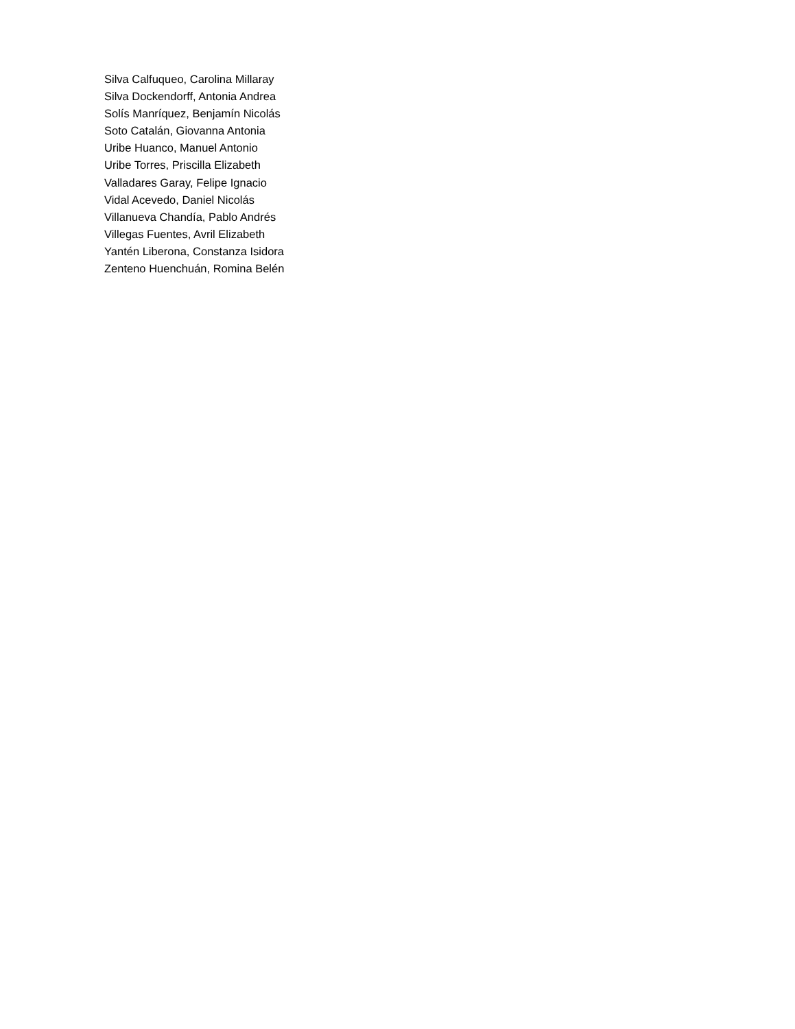Silva Calfuqueo, Carolina Millaray
Silva Dockendorff, Antonia Andrea
Solís Manríquez, Benjamín Nicolás
Soto Catalán, Giovanna Antonia
Uribe Huanco, Manuel Antonio
Uribe Torres, Priscilla Elizabeth
Valladares Garay, Felipe Ignacio
Vidal Acevedo, Daniel Nicolás
Villanueva Chandía, Pablo Andrés
Villegas Fuentes, Avril Elizabeth
Yantén Liberona, Constanza Isidora
Zenteno Huenchuán, Romina Belén